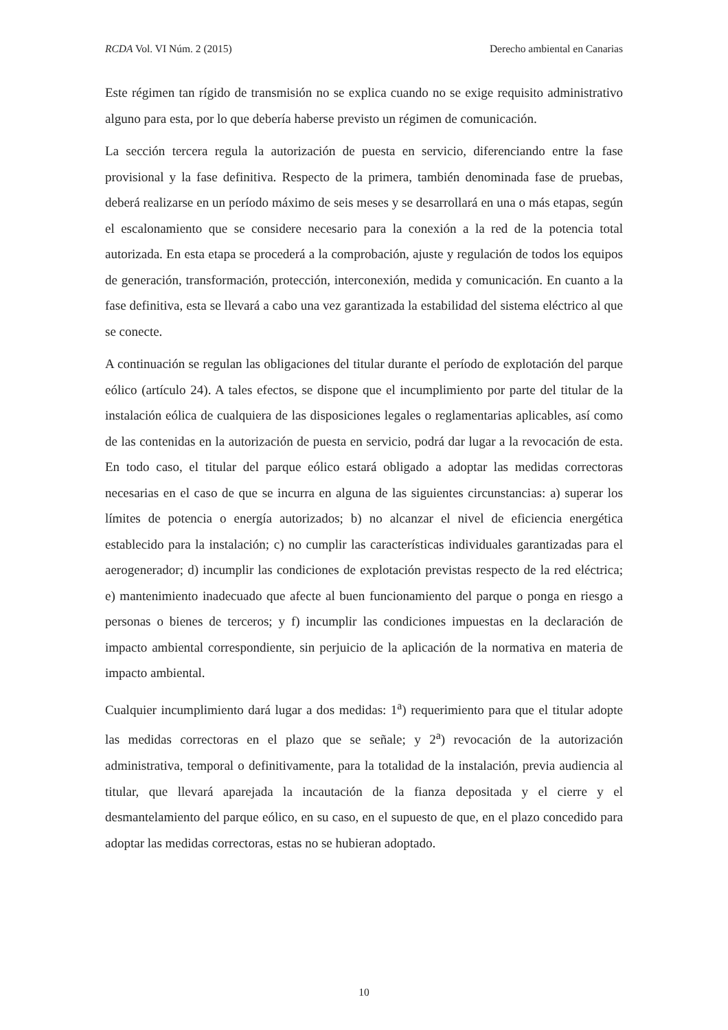RCDA Vol. VI Núm. 2 (2015) Derecho ambiental en Canarias
Este régimen tan rígido de transmisión no se explica cuando no se exige requisito administrativo alguno para esta, por lo que debería haberse previsto un régimen de comunicación.
La sección tercera regula la autorización de puesta en servicio, diferenciando entre la fase provisional y la fase definitiva. Respecto de la primera, también denominada fase de pruebas, deberá realizarse en un período máximo de seis meses y se desarrollará en una o más etapas, según el escalonamiento que se considere necesario para la conexión a la red de la potencia total autorizada. En esta etapa se procederá a la comprobación, ajuste y regulación de todos los equipos de generación, transformación, protección, interconexión, medida y comunicación. En cuanto a la fase definitiva, esta se llevará a cabo una vez garantizada la estabilidad del sistema eléctrico al que se conecte.
A continuación se regulan las obligaciones del titular durante el período de explotación del parque eólico (artículo 24). A tales efectos, se dispone que el incumplimiento por parte del titular de la instalación eólica de cualquiera de las disposiciones legales o reglamentarias aplicables, así como de las contenidas en la autorización de puesta en servicio, podrá dar lugar a la revocación de esta. En todo caso, el titular del parque eólico estará obligado a adoptar las medidas correctoras necesarias en el caso de que se incurra en alguna de las siguientes circunstancias: a) superar los límites de potencia o energía autorizados; b) no alcanzar el nivel de eficiencia energética establecido para la instalación; c) no cumplir las características individuales garantizadas para el aerogenerador; d) incumplir las condiciones de explotación previstas respecto de la red eléctrica; e) mantenimiento inadecuado que afecte al buen funcionamiento del parque o ponga en riesgo a personas o bienes de terceros; y f) incumplir las condiciones impuestas en la declaración de impacto ambiental correspondiente, sin perjuicio de la aplicación de la normativa en materia de impacto ambiental.
Cualquier incumplimiento dará lugar a dos medidas: 1<sup>a</sup>) requerimiento para que el titular adopte las medidas correctoras en el plazo que se señale; y 2<sup>a</sup>) revocación de la autorización administrativa, temporal o definitivamente, para la totalidad de la instalación, previa audiencia al titular, que llevará aparejada la incautación de la fianza depositada y el cierre y el desmantelamiento del parque eólico, en su caso, en el supuesto de que, en el plazo concedido para adoptar las medidas correctoras, estas no se hubieran adoptado.
10